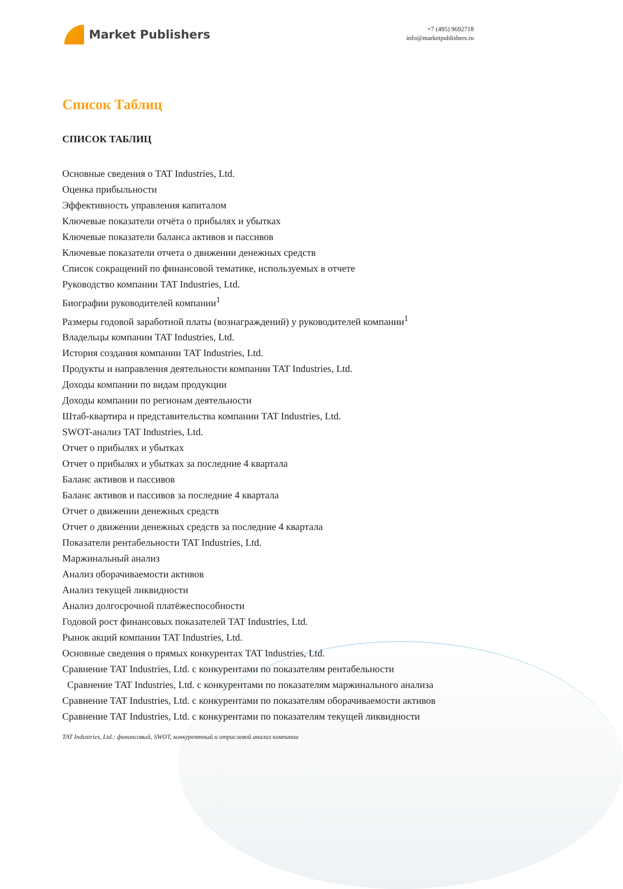Market Publishers
+7 (495) 9692718
info@marketpublishers.ru
Список Таблиц
СПИСОК ТАБЛИЦ
Основные сведения о TAT Industries, Ltd.
Оценка прибыльности
Эффективность управления капиталом
Ключевые показатели отчёта о прибылях и убытках
Ключевые показатели баланса активов и пассивов
Ключевые показатели отчета о движении денежных средств
Список сокращений по финансовой тематике, используемых в отчете
Руководство компании TAT Industries, Ltd.
Биографии руководителей компании<sup>1</sup>
Размеры годовой заработной платы (вознаграждений) у руководителей компании<sup>1</sup>
Владельцы компании TAT Industries, Ltd.
История создания компании TAT Industries, Ltd.
Продукты и направления деятельности компании TAT Industries, Ltd.
Доходы компании по видам продукции
Доходы компании по регионам деятельности
Штаб-квартира и представительства компании TAT Industries, Ltd.
SWOT-анализ TAT Industries, Ltd.
Отчет о прибылях и убытках
Отчет о прибылях и убытках за последние 4 квартала
Баланс активов и пассивов
Баланс активов и пассивов за последние 4 квартала
Отчет о движении денежных средств
Отчет о движении денежных средств за последние 4 квартала
Показатели рентабельности TAT Industries, Ltd.
Маржинальный анализ
Анализ оборачиваемости активов
Анализ текущей ликвидности
Анализ долгосрочной платёжеспособности
Годовой рост финансовых показателей TAT Industries, Ltd.
Рынок акций компании TAT Industries, Ltd.
Основные сведения о прямых конкурентах TAT Industries, Ltd.
Сравнение TAT Industries, Ltd. с конкурентами по показателям рентабельности
Сравнение TAT Industries, Ltd. с конкурентами по показателям маржинального анализа
Сравнение TAT Industries, Ltd. с конкурентами по показателям оборачиваемости активов
Сравнение TAT Industries, Ltd. с конкурентами по показателям текущей ликвидности
TAT Industries, Ltd.: финансовый, SWOT, конкурентный и отраслевой анализ компании